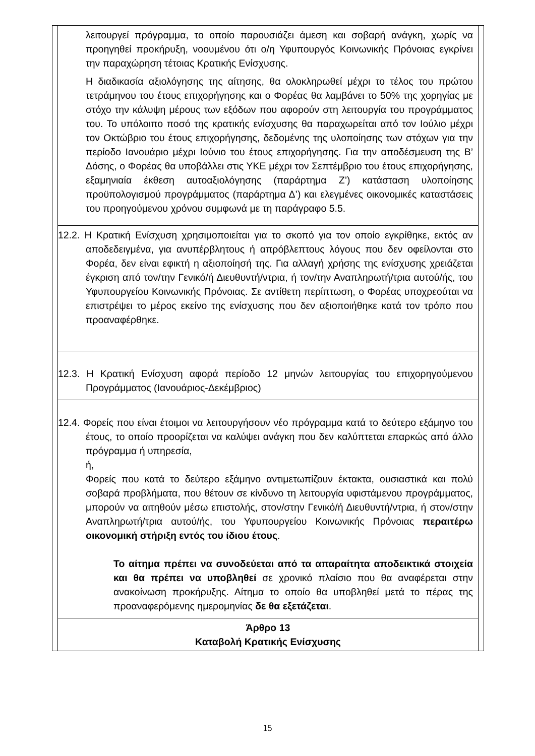λειτουργεί πρόγραμμα, το οποίο παρουσιάζει άμεση και σοβαρή ανάγκη, χωρίς να προηγηθεί προκήρυξη, νοουμένου ότι ο/η Υφυπουργός Κοινωνικής Πρόνοιας εγκρίνει την παραχώρηση τέτοιας Κρατικής Ενίσχυσης.
Η διαδικασία αξιολόγησης της αίτησης, θα ολοκληρωθεί μέχρι το τέλος του πρώτου τετράμηνου του έτους επιχορήγησης και ο Φορέας θα λαμβάνει το 50% της χορηγίας με στόχο την κάλυψη μέρους των εξόδων που αφορούν στη λειτουργία του προγράμματος του. Το υπόλοιπο ποσό της κρατικής ενίσχυσης θα παραχωρείται από τον Ιούλιο μέχρι τον Οκτώβριο του έτους επιχορήγησης, δεδομένης της υλοποίησης των στόχων για την περίοδο Ιανουάριο μέχρι Ιούνιο του έτους επιχορήγησης. Για την αποδέσμευση της Β’ Δόσης, ο Φορέας θα υποβάλλει στις ΥΚΕ μέχρι τον Σεπτέμβριο του έτους επιχορήγησης, εξαμηνιαία έκθεση αυτοαξιολόγησης (παράρτημα Ζ’) κατάσταση υλοποίησης προϋπολογισμού προγράμματος (παράρτημα Δ’) και ελεγμένες οικονομικές καταστάσεις του προηγούμενου χρόνου συμφωνά με τη παράγραφο 5.5.
12.2. Η Κρατική Ενίσχυση χρησιμοποιείται για το σκοπό για τον οποίο εγκρίθηκε, εκτός αν αποδεδειγμένα, για ανυπέρβλητους ή απρόβλεπτους λόγους που δεν οφείλονται στο Φορέα, δεν είναι εφικτή η αξιοποίησή της. Για αλλαγή χρήσης της ενίσχυσης χρειάζεται έγκριση από τον/την Γενικό/ή Διευθυντή/ντρια, ή τον/την Αναπληρωτή/τρια αυτού/ής, του Υφυπουργείου Κοινωνικής Πρόνοιας. Σε αντίθετη περίπτωση, ο Φορέας υποχρεούται να επιστρέψει το μέρος εκείνο της ενίσχυσης που δεν αξιοποιήθηκε κατά τον τρόπο που προαναφέρθηκε.
12.3. Η Κρατική Ενίσχυση αφορά περίοδο 12 μηνών λειτουργίας του επιχορηγούμενου Προγράμματος (Ιανουάριος-Δεκέμβριος)
12.4. Φορείς που είναι έτοιμοι να λειτουργήσουν νέο πρόγραμμα κατά το δεύτερο εξάμηνο του έτους, το οποίο προορίζεται να καλύψει ανάγκη που δεν καλύπτεται επαρκώς από άλλο πρόγραμμα ή υπηρεσία,
ή,
Φορείς που κατά το δεύτερο εξάμηνο αντιμετωπίζουν έκτακτα, ουσιαστικά και πολύ σοβαρά προβλήματα, που θέτουν σε κίνδυνο τη λειτουργία υφιστάμενου προγράμματος, μπορούν να αιτηθούν μέσω επιστολής, στον/στην Γενικό/ή Διευθυντή/ντρια, ή στον/στην Αναπληρωτή/τρια αυτού/ής, του Υφυπουργείου Κοινωνικής Πρόνοιας περαιτέρω οικονομική στήριξη εντός του ίδιου έτους.
Το αίτημα πρέπει να συνοδεύεται από τα απαραίτητα αποδεικτικά στοιχεία και θα πρέπει να υποβληθεί σε χρονικό πλαίσιο που θα αναφέρεται στην ανακοίνωση προκήρυξης. Αίτημα το οποίο θα υποβληθεί μετά το πέρας της προαναφερόμενης ημερομηνίας δε θα εξετάζεται.
Άρθρο 13
Καταβολή Κρατικής Ενίσχυσης
15